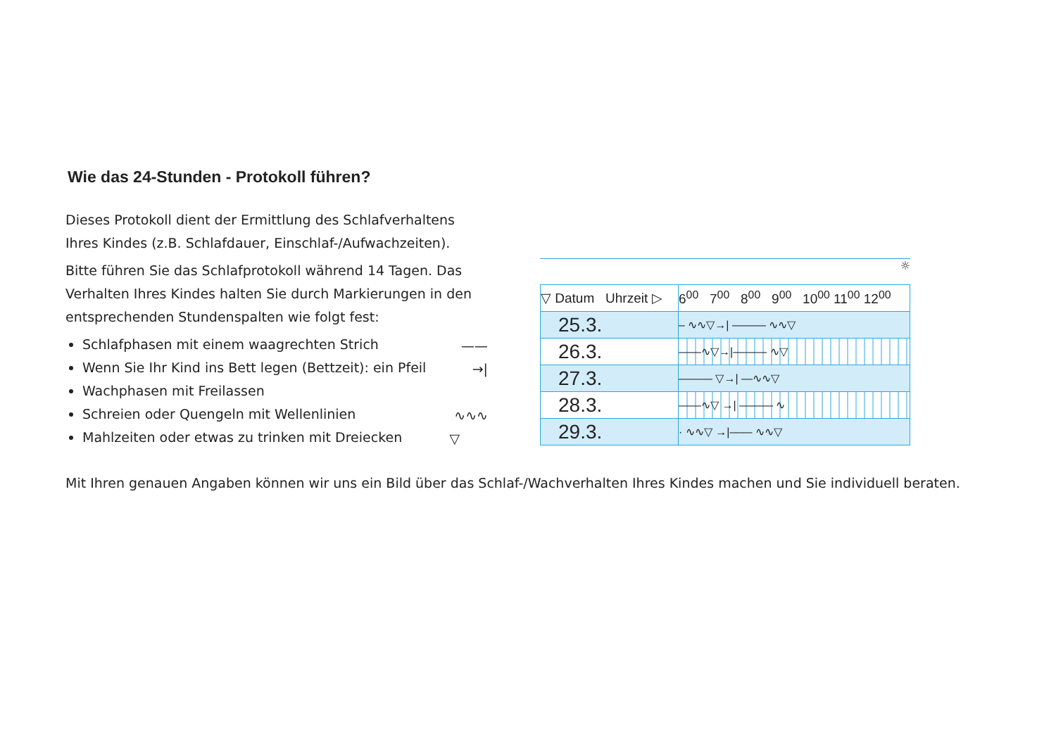Wie das 24-Stunden - Protokoll führen?
Dieses Protokoll dient der Ermittlung des Schlafverhaltens Ihres Kindes (z.B. Schlafdauer, Einschlaf-/Aufwachzeiten).
Bitte führen Sie das Schlafprotokoll während 14 Tagen. Das Verhalten Ihres Kindes halten Sie durch Markierungen in den entsprechenden Stundenspalten wie folgt fest:
Schlafphasen mit einem waagrechten Strich ——
Wenn Sie Ihr Kind ins Bett legen (Bettzeit): ein Pfeil →|
Wachphasen mit Freilassen
Schreien oder Quengeln mit Wellenlinien ∿∿∿
Mahlzeiten oder etwas zu trinken mit Dreiecken ▽
☼
| ▽ Datum Uhrzeit ▷ | 6<sup>00</sup> 7<sup>00</sup> 8<sup>00</sup> 9<sup>00</sup> 10<sup>00</sup> 11<sup>00</sup> 12<sup>00</sup> |
| --- | --- |
| 25.3. | – ∿∿▽→/ ——— ∿∿▽ |
| 26.3. | ——∿▽→/——— ∿▽ |
| 27.3. | ——— ▽→/ —∿∿▽ |
| 28.3. | ——∿▽ →/ ——— ∿ |
| 29.3. | · ∿∿▽ →/—— ∿∿▽ |
Mit Ihren genauen Angaben können wir uns ein Bild über das Schlaf-/Wachverhalten Ihres Kindes machen und Sie individuell beraten.